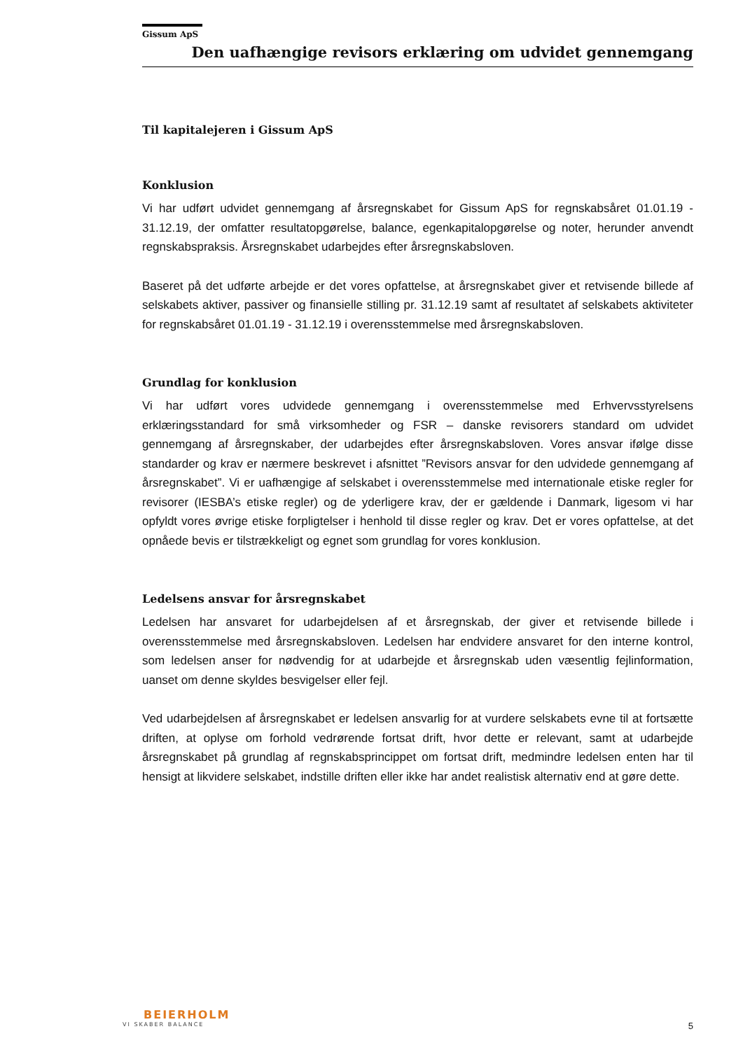Gissum ApS
Den uafhængige revisors erklæring om udvidet gennemgang
Til kapitalejeren i Gissum ApS
Konklusion
Vi har udført udvidet gennemgang af årsregnskabet for Gissum ApS for regnskabsåret 01.01.19 - 31.12.19, der omfatter resultatopgørelse, balance, egenkapitalopgørelse og noter, herunder anvendt regnskabspraksis. Årsregnskabet udarbejdes efter årsregnskabsloven.
Baseret på det udførte arbejde er det vores opfattelse, at årsregnskabet giver et retvisende billede af selskabets aktiver, passiver og finansielle stilling pr. 31.12.19 samt af resultatet af selskabets aktiviteter for regnskabsåret 01.01.19 - 31.12.19 i overensstemmelse med årsregnskabsloven.
Grundlag for konklusion
Vi har udført vores udvidede gennemgang i overensstemmelse med Erhvervsstyrelsens erklæringsstandard for små virksomheder og FSR – danske revisorers standard om udvidet gennemgang af årsregnskaber, der udarbejdes efter årsregnskabsloven. Vores ansvar ifølge disse standarder og krav er nærmere beskrevet i afsnittet ”Revisors ansvar for den udvidede gennemgang af årsregnskabet”. Vi er uafhængige af selskabet i overensstemmelse med internationale etiske regler for revisorer (IESBA’s etiske regler) og de yderligere krav, der er gældende i Danmark, ligesom vi har opfyldt vores øvrige etiske forpligtelser i henhold til disse regler og krav. Det er vores opfattelse, at det opnåede bevis er tilstrækkeligt og egnet som grundlag for vores konklusion.
Ledelsens ansvar for årsregnskabet
Ledelsen har ansvaret for udarbejdelsen af et årsregnskab, der giver et retvisende billede i overensstemmelse med årsregnskabsloven. Ledelsen har endvidere ansvaret for den interne kontrol, som ledelsen anser for nødvendig for at udarbejde et årsregnskab uden væsentlig fejlinformation, uanset om denne skyldes besvigelser eller fejl.
Ved udarbejdelsen af årsregnskabet er ledelsen ansvarlig for at vurdere selskabets evne til at fortsætte driften, at oplyse om forhold vedrørende fortsat drift, hvor dette er relevant, samt at udarbejde årsregnskabet på grundlag af regnskabsprincippet om fortsat drift, medmindre ledelsen enten har til hensigt at likvidere selskabet, indstille driften eller ikke har andet realistisk alternativ end at gøre dette.
BEIERHOLM
VI SKABER BALANCE
5